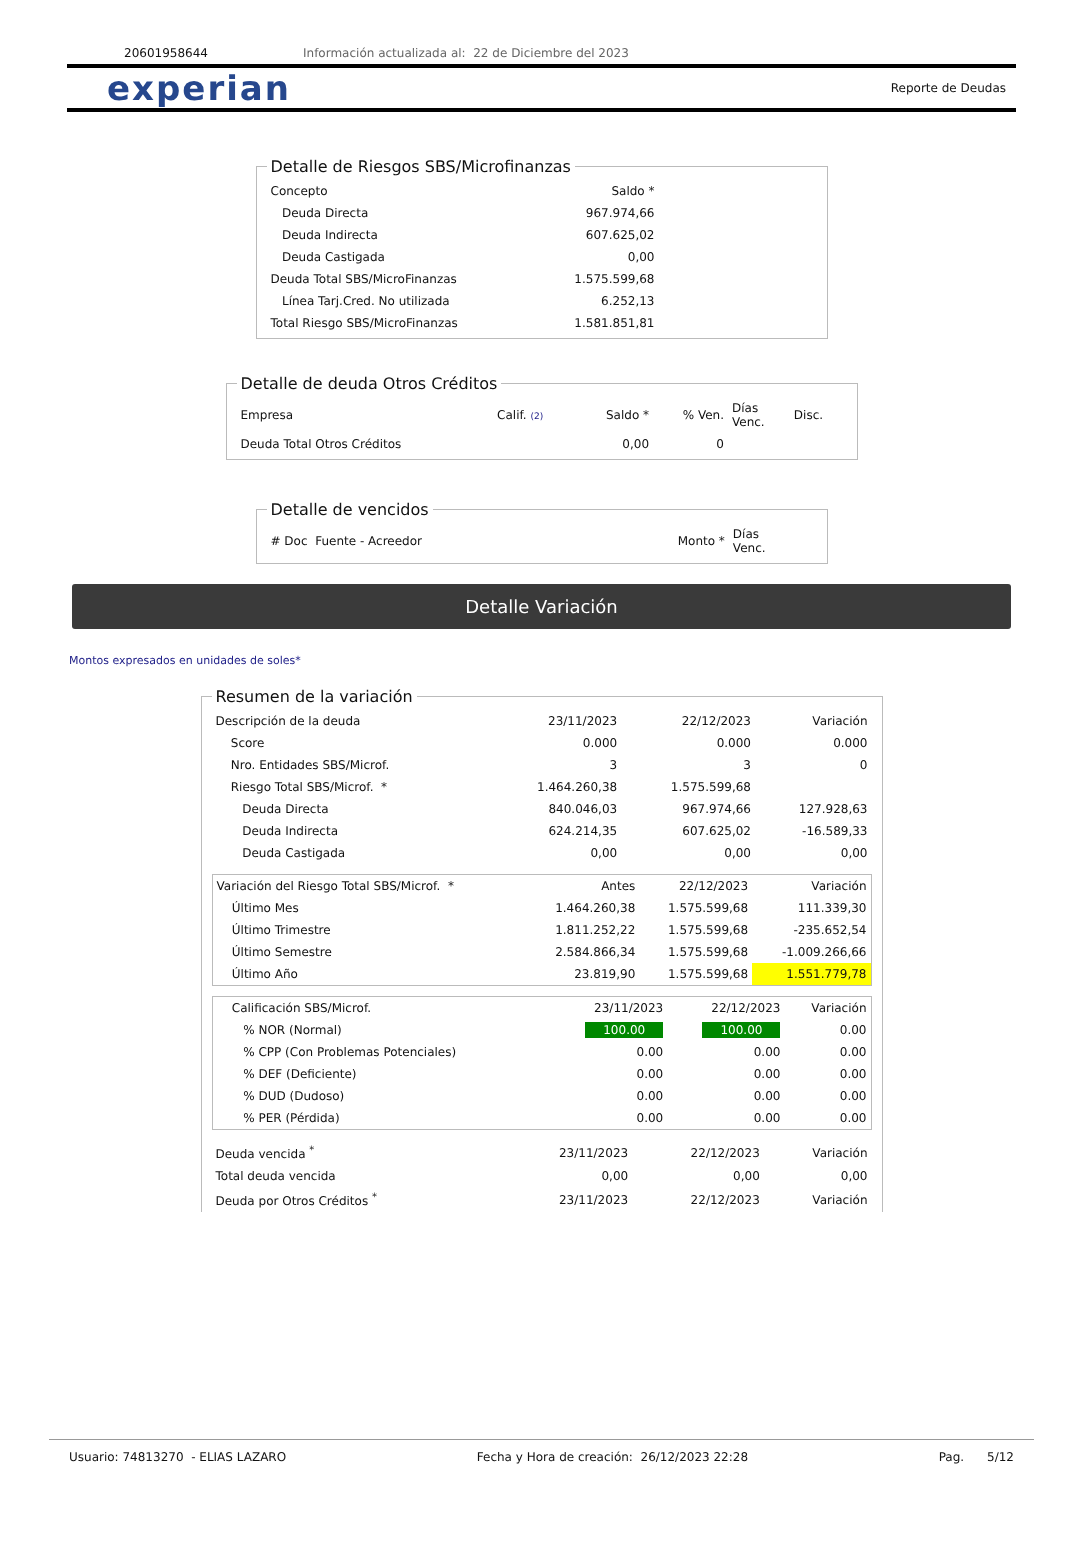20601958644 Información actualizada al: 22 de Diciembre del 2023
experian Reporte de Deudas
Detalle de Riesgos SBS/Microfinanzas
| Concepto | Saldo * | |
| Deuda Directa | 967.974,66 | |
| Deuda Indirecta | 607.625,02 | |
| Deuda Castigada | 0,00 | |
| Deuda Total SBS/MicroFinanzas | 1.575.599,68 | |
| Línea Tarj.Cred. No utilizada | 6.252,13 | |
| Total Riesgo SBS/MicroFinanzas | 1.581.851,81 | |
Detalle de deuda Otros Créditos
| Empresa | Calif. (2) | Saldo * | % Ven. | Días Venc. | Disc. |
| --- | --- | --- | --- | --- | --- |
| Deuda Total Otros Créditos | | 0,00 | 0 | | |
Detalle de vencidos
| # Doc Fuente - Acreedor | Monto * | Días Venc. |
| --- | --- | --- |
Detalle Variación
Montos expresados en unidades de soles*
Resumen de la variación
| Descripción de la deuda | 23/11/2023 | 22/12/2023 | Variación |
| --- | --- | --- | --- |
| Score | 0.000 | 0.000 | 0.000 |
| Nro. Entidades SBS/Microf. | 3 | 3 | 0 |
| Riesgo Total SBS/Microf. * | 1.464.260,38 | 1.575.599,68 | |
| Deuda Directa | 840.046,03 | 967.974,66 | 127.928,63 |
| Deuda Indirecta | 624.214,35 | 607.625,02 | -16.589,33 |
| Deuda Castigada | 0,00 | 0,00 | 0,00 |
| Variación del Riesgo Total SBS/Microf. * | Antes | 22/12/2023 | Variación |
| --- | --- | --- | --- |
| Último Mes | 1.464.260,38 | 1.575.599,68 | 111.339,30 |
| Último Trimestre | 1.811.252,22 | 1.575.599,68 | -235.652,54 |
| Último Semestre | 2.584.866,34 | 1.575.599,68 | -1.009.266,66 |
| Último Año | 23.819,90 | 1.575.599,68 | 1.551.779,78 |
| Calificación SBS/Microf. | 23/11/2023 | 22/12/2023 | Variación |
| --- | --- | --- | --- |
| % NOR (Normal) | 100.00 | 100.00 | 0.00 |
| % CPP (Con Problemas Potenciales) | 0.00 | 0.00 | 0.00 |
| % DEF (Deficiente) | 0.00 | 0.00 | 0.00 |
| % DUD (Dudoso) | 0.00 | 0.00 | 0.00 |
| % PER (Pérdida) | 0.00 | 0.00 | 0.00 |
| Deuda vencida <sup>*</sup> | 23/11/2023 | 22/12/2023 | Variación |
| --- | --- | --- | --- |
| Total deuda vencida | 0,00 | 0,00 | 0,00 |
| Deuda por Otros Créditos <sup>*</sup> | 23/11/2023 | 22/12/2023 | Variación |
Usuario: 74813270 - ELIAS LAZARO Fecha y Hora de creación: 26/12/2023 22:28 Pag. 5/12